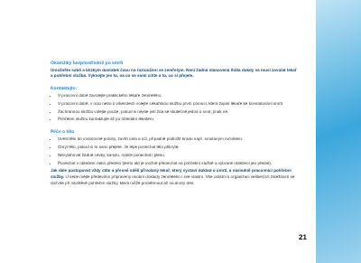Okamžiky bezprostředně po smrti
Umožněte sobě a blízkým dostatek času na rozloučení se zemřelým. Není žádná stanovená lhůta dokdy se musí zavolat lékař a pohřební služba. Vyknejte jen to, na co se sami cítíte a to, co si přejete.
Kontaktujte:
V pracovní době zavolejte praktického lékaře zemřelého.
V pracovní době, v noci nebo o víkendech volejte Lékařskou službu první pomoci, která zajistí lékaře ke konstatování smrti.
Záchrannou službu volejte pouze, pokud si nejste jisti zda se skutečně jedná o smrt, jinak ne.
Pohřební službu kontaktujte až po ohledání lékařem.
Péče o tělo
Uvést tělo do vodorovné polohy, zavřít ústa a oči, případně podložit bradu např. smotaným ručníkem.
Omýt tělo, pokud si to sami přejete. Je lépe ponechat tělo přikryté.
Nevytahovat žádné cévky, kanylu, rodiče ponechat i plenu.
Ponechat v oblečení nebo převléci (tento akt je možné přenechat na pohřební službě a vybrané oblečení jen předat).
Jak dále postupovat vždy ctíte a přesně sdělí přivolaný lékař, který vystaví doklad o úmrtí, a následně pracovníci pohřební služby. U sebe mějte především připravený osobní doklady zemřelého i své vlastní. Vše ostatní k organizaci veškerých záležitostí se dozvíte při návštěvě pohřební služby, která může proběhnout až na druhý den.
21